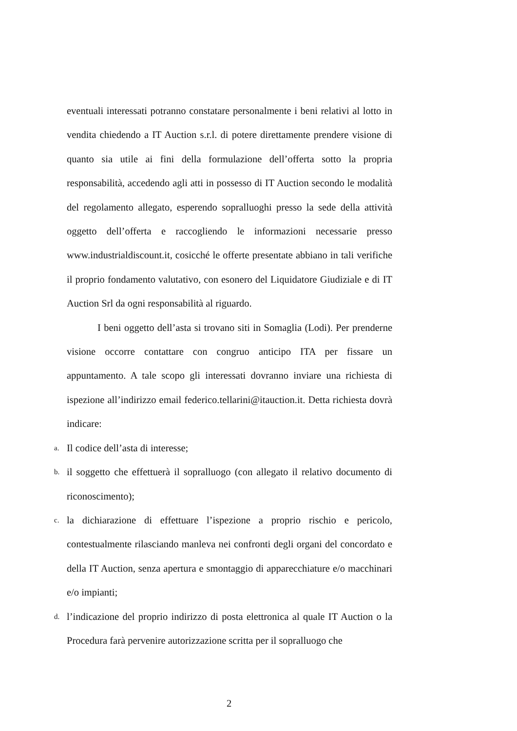eventuali interessati potranno constatare personalmente i beni relativi al lotto in vendita chiedendo a IT Auction s.r.l. di potere direttamente prendere visione di quanto sia utile ai fini della formulazione dell’offerta sotto la propria responsabilità, accedendo agli atti in possesso di IT Auction secondo le modalità del regolamento allegato, esperendo sopralluoghi presso la sede della attività oggetto dell’offerta e raccogliendo le informazioni necessarie presso www.industrialdiscount.it, cosicché le offerte presentate abbiano in tali verifiche il proprio fondamento valutativo, con esonero del Liquidatore Giudiziale e di IT Auction Srl da ogni responsabilità al riguardo.
I beni oggetto dell’asta si trovano siti in Somaglia (Lodi). Per prenderne visione occorre contattare con congruo anticipo ITA per fissare un appuntamento. A tale scopo gli interessati dovranno inviare una richiesta di ispezione all’indirizzo email federico.tellarini@itauction.it. Detta richiesta dovrà indicare:
a. Il codice dell’asta di interesse;
b. il soggetto che effettuerà il sopralluogo (con allegato il relativo documento di riconoscimento);
c. la dichiarazione di effettuare l’ispezione a proprio rischio e pericolo, contestualmente rilasciando manleva nei confronti degli organi del concordato e della IT Auction, senza apertura e smontaggio di apparecchiature e/o macchinari e/o impianti;
d. l’indicazione del proprio indirizzo di posta elettronica al quale IT Auction o la Procedura farà pervenire autorizzazione scritta per il sopralluogo che
2